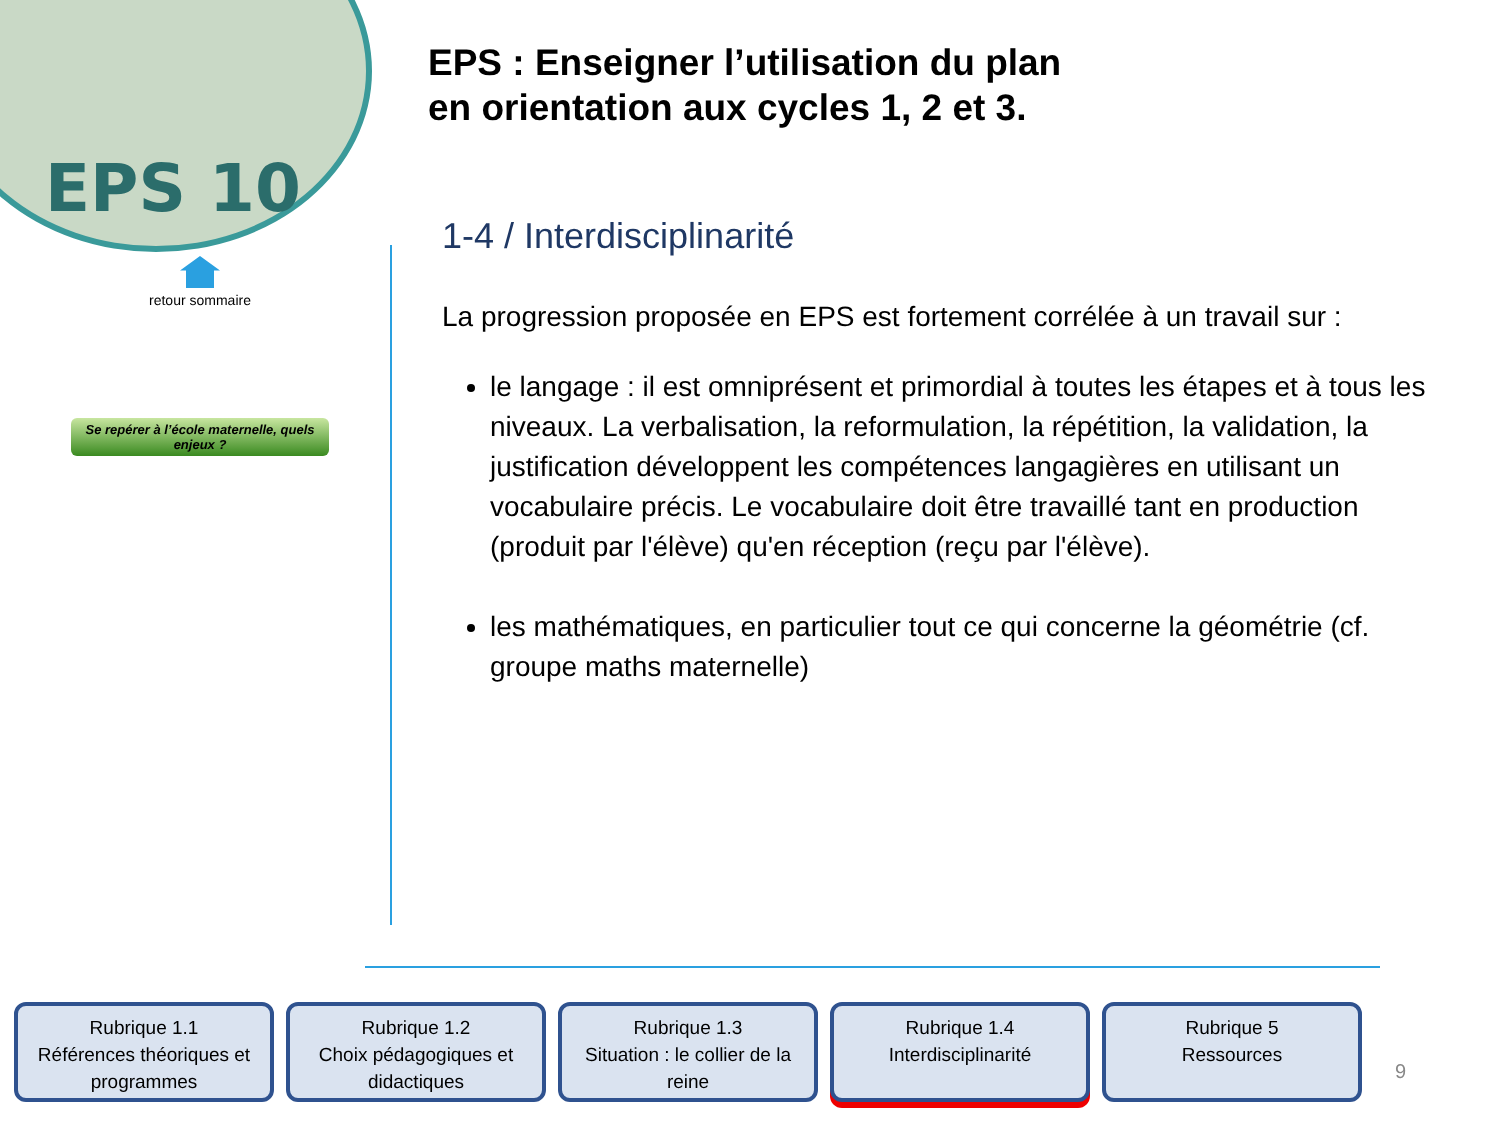EPS 10
retour sommaire
Se repérer à l’école maternelle, quels enjeux ?
EPS : Enseigner l’utilisation du plan
en orientation aux cycles 1, 2 et 3.
1-4 / Interdisciplinarité
La progression proposée en EPS est fortement corrélée à un travail sur :
le langage : il est omniprésent et primordial à toutes les étapes et à tous les niveaux. La verbalisation, la reformulation, la répétition, la validation, la justification développent les compétences langagières en utilisant un vocabulaire précis. Le vocabulaire doit être travaillé tant en production (produit par l'élève) qu'en réception (reçu par l'élève).
les mathématiques, en particulier tout ce qui concerne la géométrie (cf. groupe maths maternelle)
Rubrique 1.1
Références théoriques et programmes
Rubrique 1.2
Choix pédagogiques et didactiques
Rubrique 1.3
Situation : le collier de la reine
Rubrique 1.4
Interdisciplinarité
Rubrique 5
Ressources
9